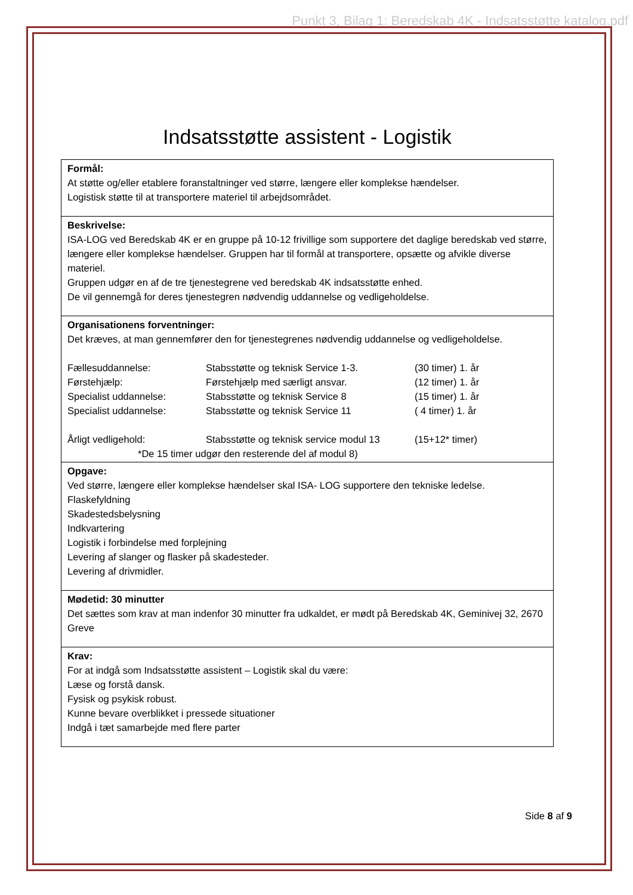Punkt 3, Bilag 1: Beredskab 4K - Indsatsstøtte katalog.pdf
Indsatsstøtte assistent - Logistik
| Formål: At støtte og/eller etablere foranstaltninger ved større, længere eller komplekse hændelser. Logistisk støtte til at transportere materiel til arbejdsområdet. |
| Beskrivelse: ISA-LOG ved Beredskab 4K er en gruppe på 10-12 frivillige som supportere det daglige beredskab ved større, længere eller komplekse hændelser. Gruppen har til formål at transportere, opsætte og afvikle diverse materiel. Gruppen udgør en af de tre tjenestegrene ved beredskab 4K indsatsstøtte enhed. De vil gennemgå for deres tjenestegren nødvendig uddannelse og vedligeholdelse. |
| Organisationens forventninger: Det kræves, at man gennemfører den for tjenestegrenes nødvendig uddannelse og vedligeholdelse. / Fællesuddannelse: / Stabsstøtte og teknisk Service 1-3. / (30 timer) 1. år / / Førstehjælp: / Førstehjælp med særligt ansvar. / (12 timer) 1. år / / Specialist uddannelse: / Stabsstøtte og teknisk Service 8 / (15 timer) 1. år / / Specialist uddannelse: / Stabsstøtte og teknisk Service 11 / ( 4 timer) 1. år / / Årligt vedligehold: / Stabsstøtte og teknisk service modul 13 / (15+12* timer) / / *De 15 timer udgør den resterende del af modul 8) / / / |
| Opgave: Ved større, længere eller komplekse hændelser skal ISA- LOG supportere den tekniske ledelse. Flaskefyldning Skadestedsbelysning Indkvartering Logistik i forbindelse med forplejning Levering af slanger og flasker på skadesteder. Levering af drivmidler. |
| Mødetid: 30 minutter Det sættes som krav at man indenfor 30 minutter fra udkaldet, er mødt på Beredskab 4K, Geminivej 32, 2670 Greve |
| Krav: For at indgå som Indsatsstøtte assistent – Logistik skal du være: Læse og forstå dansk. Fysisk og psykisk robust. Kunne bevare overblikket i pressede situationer Indgå i tæt samarbejde med flere parter |
Side 8 af 9